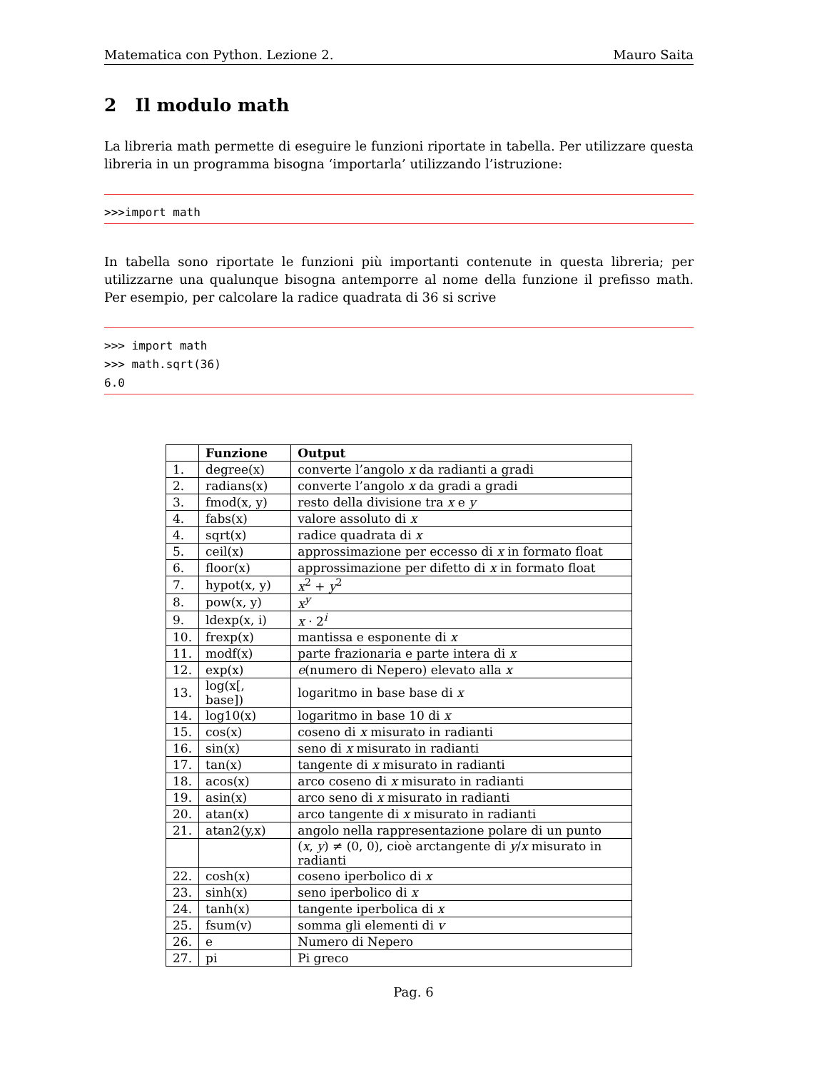Matematica con Python. Lezione 2. Mauro Saita
2 Il modulo math
La libreria math permette di eseguire le funzioni riportate in tabella. Per utilizzare questa libreria in un programma bisogna ‘importarla’ utilizzando l’istruzione:
>>>import math
In tabella sono riportate le funzioni più importanti contenute in questa libreria; per utilizzarne una qualunque bisogna antemporre al nome della funzione il prefisso math. Per esempio, per calcolare la radice quadrata di 36 si scrive
>>> import math >>> math.sqrt(36) 6.0
| | Funzione | Output |
| --- | --- | --- |
| 1. | degree(x) | converte l’angolo x da radianti a gradi |
| 2. | radians(x) | converte l’angolo x da gradi a gradi |
| 3. | fmod(x, y) | resto della divisione tra x e y |
| 4. | fabs(x) | valore assoluto di x |
| 4. | sqrt(x) | radice quadrata di x |
| 5. | ceil(x) | approssimazione per eccesso di x in formato float |
| 6. | floor(x) | approssimazione per difetto di x in formato float |
| 7. | hypot(x, y) | x<sup>2</sup> + y<sup>2</sup> |
| 8. | pow(x, y) | x<sup>y</sup> |
| 9. | ldexp(x, i) | x · 2<sup>i</sup> |
| 10. | frexp(x) | mantissa e esponente di x |
| 11. | modf(x) | parte frazionaria e parte intera di x |
| 12. | exp(x) | e (numero di Nepero) elevato alla x |
| 13. | log(x[, base]) | logaritmo in base base di x |
| 14. | log10(x) | logaritmo in base 10 di x |
| 15. | cos(x) | coseno di x misurato in radianti |
| 16. | sin(x) | seno di x misurato in radianti |
| 17. | tan(x) | tangente di x misurato in radianti |
| 18. | acos(x) | arco coseno di x misurato in radianti |
| 19. | asin(x) | arco seno di x misurato in radianti |
| 20. | atan(x) | arco tangente di x misurato in radianti |
| 21. | atan2(y,x) | angolo nella rappresentazione polare di un punto |
| | | ( x , y ) ≠ (0, 0), cioè arctangente di y / x misurato in radianti |
| 22. | cosh(x) | coseno iperbolico di x |
| 23. | sinh(x) | seno iperbolico di x |
| 24. | tanh(x) | tangente iperbolica di x |
| 25. | fsum(v) | somma gli elementi di v |
| 26. | e | Numero di Nepero |
| 27. | pi | Pi greco |
Pag. 6